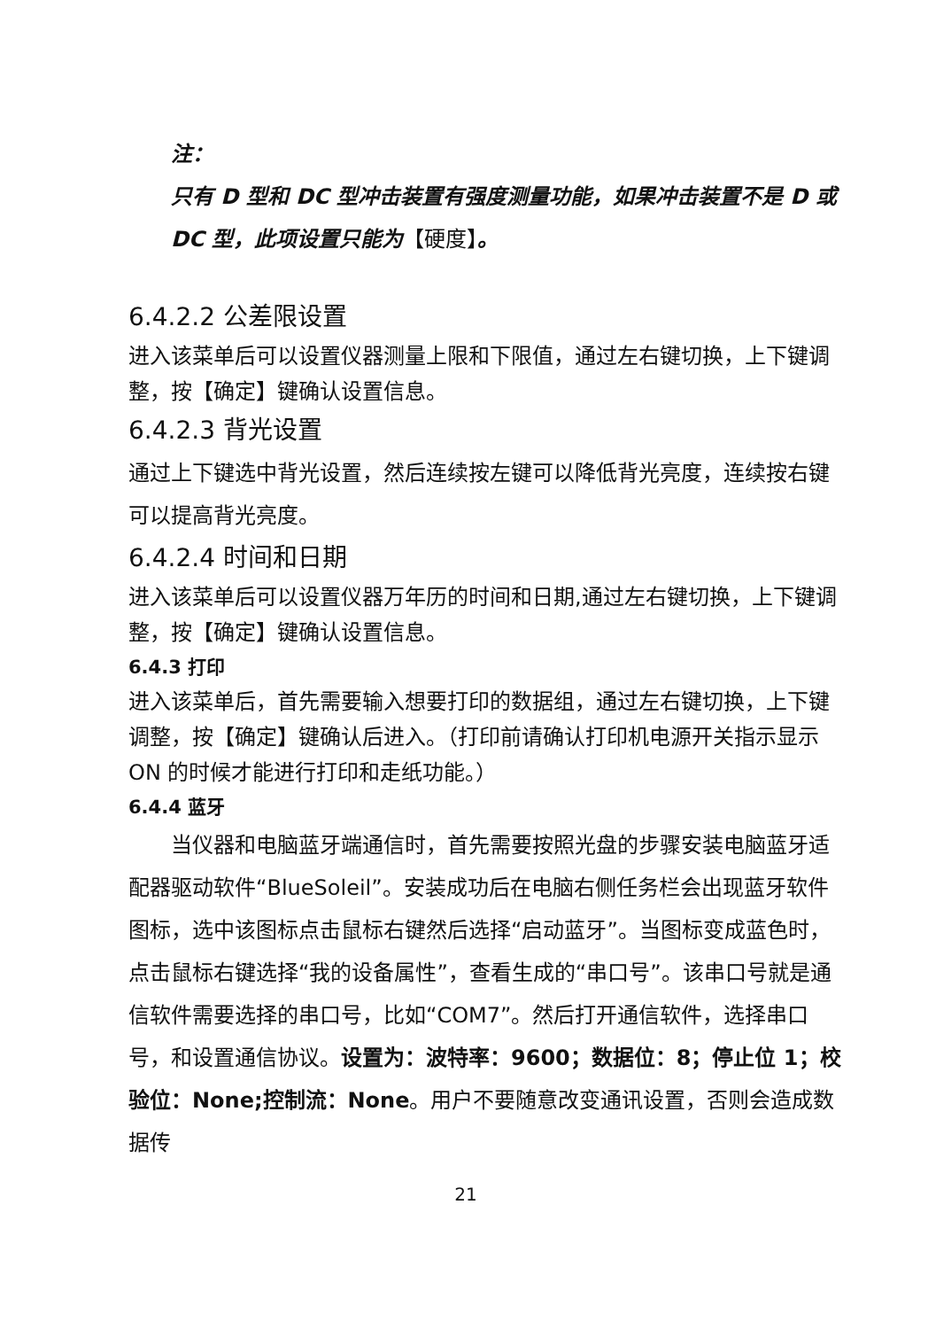注：
只有 D 型和 DC 型冲击装置有强度测量功能，如果冲击装置不是 D 或 DC 型，此项设置只能为【硬度】。
6.4.2.2 公差限设置
进入该菜单后可以设置仪器测量上限和下限值，通过左右键切换，上下键调整，按【确定】键确认设置信息。
6.4.2.3 背光设置
通过上下键选中背光设置，然后连续按左键可以降低背光亮度，连续按右键可以提高背光亮度。
6.4.2.4 时间和日期
进入该菜单后可以设置仪器万年历的时间和日期,通过左右键切换，上下键调整，按【确定】键确认设置信息。
6.4.3 打印
进入该菜单后，首先需要输入想要打印的数据组，通过左右键切换，上下键调整，按【确定】键确认后进入。（打印前请确认打印机电源开关指示显示 ON 的时候才能进行打印和走纸功能。）
6.4.4 蓝牙
　　当仪器和电脑蓝牙端通信时，首先需要按照光盘的步骤安装电脑蓝牙适配器驱动软件“BlueSoleil”。安装成功后在电脑右侧任务栏会出现蓝牙软件图标，选中该图标点击鼠标右键然后选择“启动蓝牙”。当图标变成蓝色时，点击鼠标右键选择“我的设备属性”，查看生成的“串口号”。该串口号就是通信软件需要选择的串口号，比如“COM7”。然后打开通信软件，选择串口号，和设置通信协议。设置为：波特率：9600；数据位：8；停止位 1；校验位：None;控制流：None。用户不要随意改变通讯设置，否则会造成数据传
21